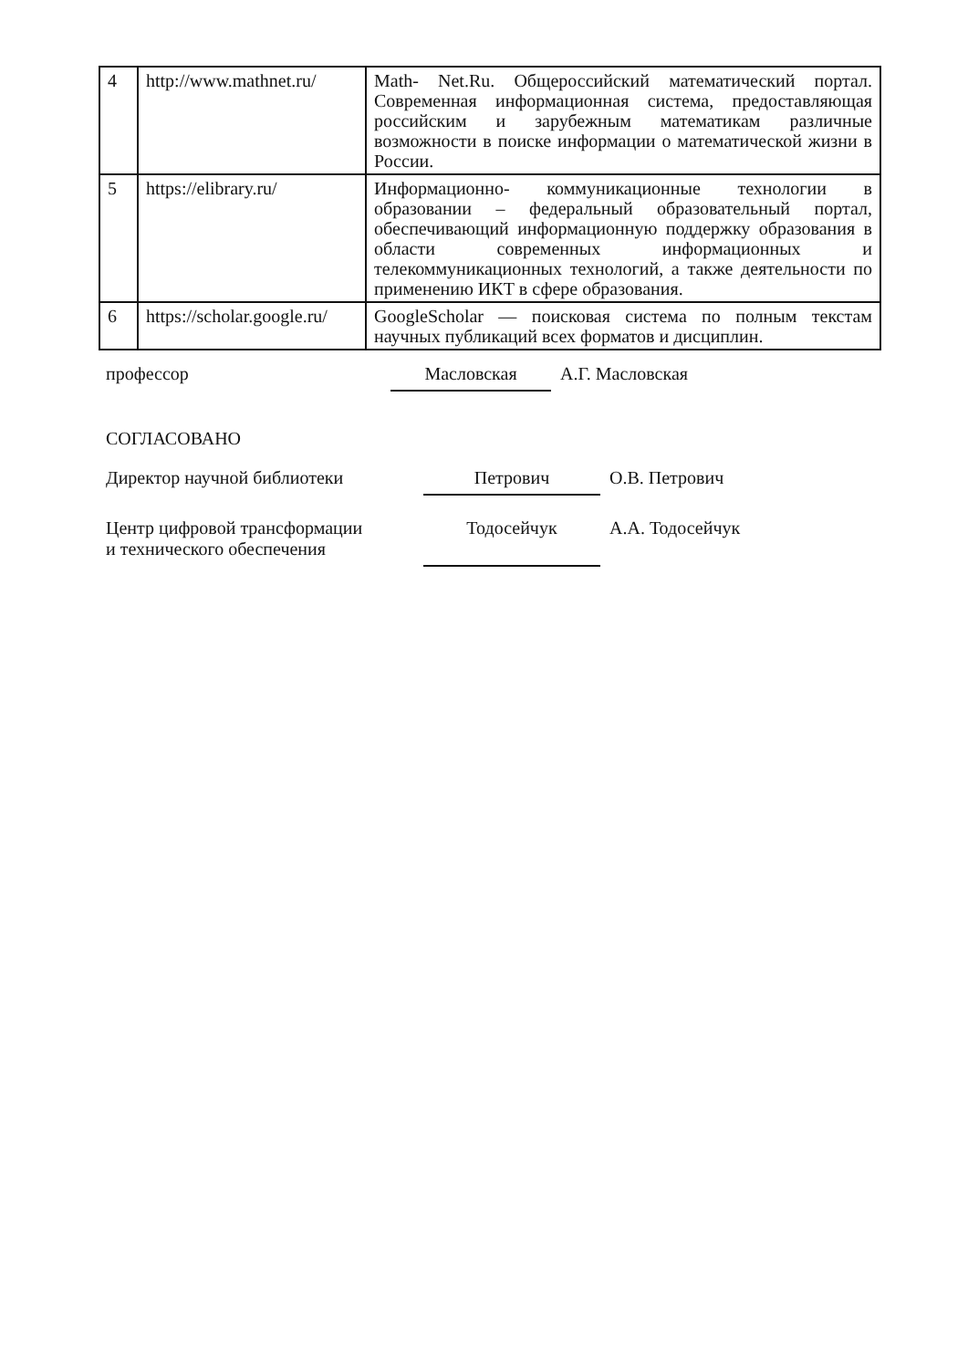| 4 | http://www.mathnet.ru/ | Math- Net.Ru. Общероссийский математический портал. Современная информационная система, предоставляющая российским и зарубежным математикам различные возможности в поиске информации о математической жизни в России. |
| 5 | https://elibrary.ru/ | Информационно- коммуникационные технологии в образовании – федеральный образовательный портал, обеспечивающий информационную поддержку образования в области современных информационных и телекоммуникационных технологий, а также деятельности по применению ИКТ в сфере образования. |
| 6 | https://scholar.google.ru/ | GoogleScholar — поисковая система по полным текстам научных публикаций всех форматов и дисциплин. |
профессор Масловская А.Г. Масловская
СОГЛАСОВАНО
Директор научной библиотеки Петрович О.В. Петрович
Центр цифровой трансформации
и технического обеспечения
Тодосейчук
А.А. Тодосейчук